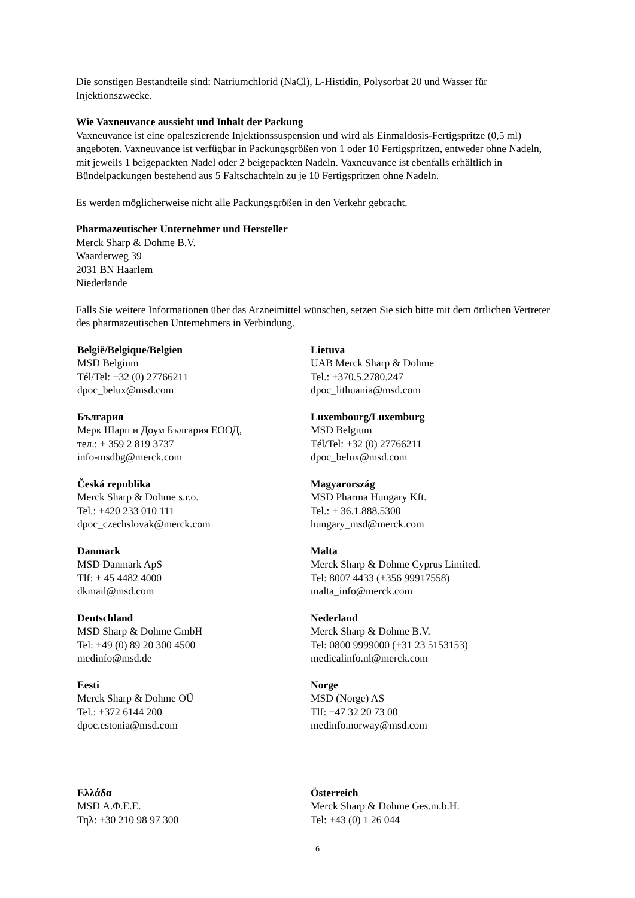Die sonstigen Bestandteile sind: Natriumchlorid (NaCl), L-Histidin, Polysorbat 20 und Wasser für Injektionszwecke.
Wie Vaxneuvance aussieht und Inhalt der Packung
Vaxneuvance ist eine opaleszierende Injektionssuspension und wird als Einmaldosis-Fertigspritze (0,5 ml) angeboten. Vaxneuvance ist verfügbar in Packungsgrößen von 1 oder 10 Fertigspritzen, entweder ohne Nadeln, mit jeweils 1 beigepackten Nadel oder 2 beigepackten Nadeln. Vaxneuvance ist ebenfalls erhältlich in Bündelpackungen bestehend aus 5 Faltschachteln zu je 10 Fertigspritzen ohne Nadeln.
Es werden möglicherweise nicht alle Packungsgrößen in den Verkehr gebracht.
Pharmazeutischer Unternehmer und Hersteller
Merck Sharp & Dohme B.V.
Waarderweg 39
2031 BN Haarlem
Niederlande
Falls Sie weitere Informationen über das Arzneimittel wünschen, setzen Sie sich bitte mit dem örtlichen Vertreter des pharmazeutischen Unternehmers in Verbindung.
| België/Belgique/Belgien MSD Belgium Tél/Tel: +32 (0) 27766211 dpoc_belux@msd.com | Lietuva UAB Merck Sharp & Dohme Tel.: +370.5.2780.247 dpoc_lithuania@msd.com |
| България Мерк Шарп и Доум България ЕООД, тел.: + 359 2 819 3737 info-msdbg@merck.com | Luxembourg/Luxemburg MSD Belgium Tél/Tel: +32 (0) 27766211 dpoc_belux@msd.com |
| Česká republika Merck Sharp & Dohme s.r.o. Tel.: +420 233 010 111 dpoc_czechslovak@merck.com | Magyarország MSD Pharma Hungary Kft. Tel.: + 36.1.888.5300 hungary_msd@merck.com |
| Danmark MSD Danmark ApS Tlf: + 45 4482 4000 dkmail@msd.com | Malta Merck Sharp & Dohme Cyprus Limited. Tel: 8007 4433 (+356 99917558) malta_info@merck.com |
| Deutschland MSD Sharp & Dohme GmbH Tel: +49 (0) 89 20 300 4500 medinfo@msd.de | Nederland Merck Sharp & Dohme B.V. Tel: 0800 9999000 (+31 23 5153153) medicalinfo.nl@merck.com |
| Eesti Merck Sharp & Dohme OÜ Tel.: +372 6144 200 dpoc.estonia@msd.com | Norge MSD (Norge) AS Tlf: +47 32 20 73 00 medinfo.norway@msd.com |
| Ελλάδα MSD Α.Φ.Ε.Ε. Τηλ: +30 210 98 97 300 | Österreich Merck Sharp & Dohme Ges.m.b.H. Tel: +43 (0) 1 26 044 |
6